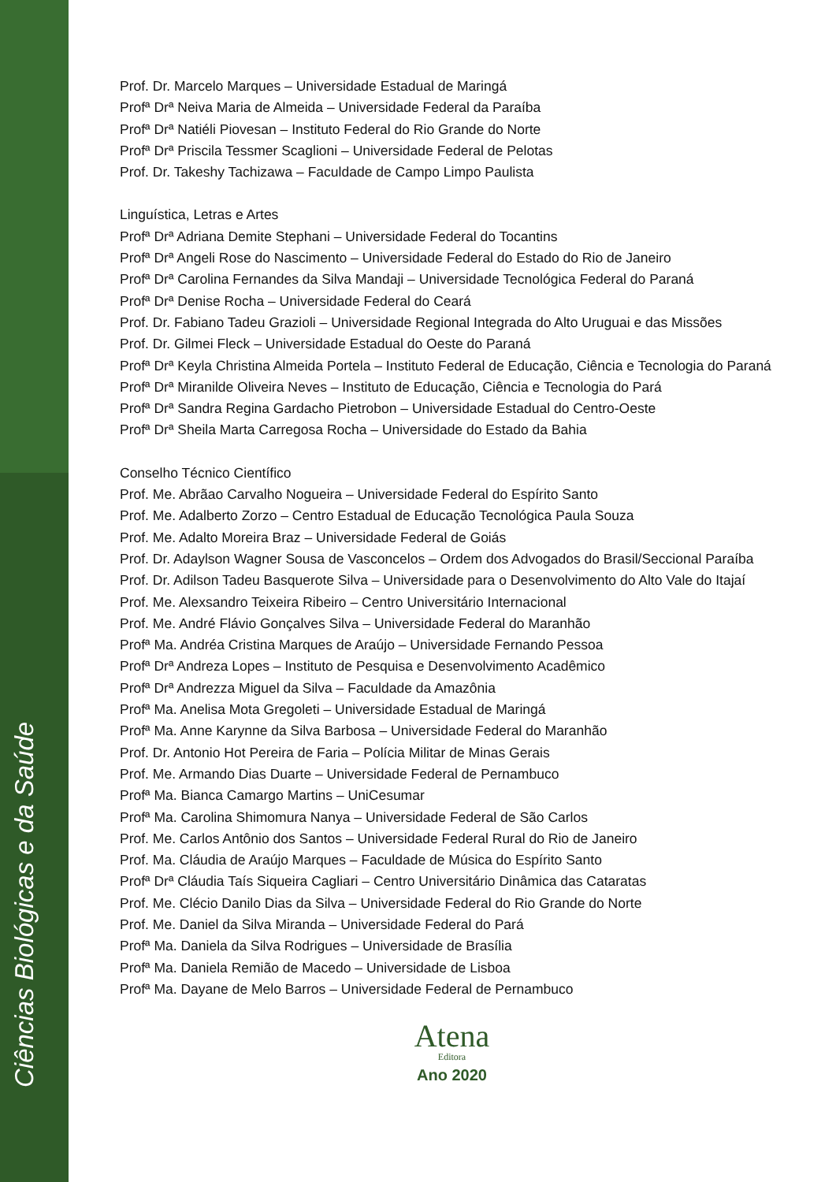Prof. Dr. Marcelo Marques – Universidade Estadual de Maringá
Profª Drª Neiva Maria de Almeida – Universidade Federal da Paraíba
Profª Drª Natiéli Piovesan – Instituto Federal do Rio Grande do Norte
Profª Drª Priscila Tessmer Scaglioni – Universidade Federal de Pelotas
Prof. Dr. Takeshy Tachizawa – Faculdade de Campo Limpo Paulista
Linguística, Letras e Artes
Profª Drª Adriana Demite Stephani – Universidade Federal do Tocantins
Profª Drª Angeli Rose do Nascimento – Universidade Federal do Estado do Rio de Janeiro
Profª Drª Carolina Fernandes da Silva Mandaji – Universidade Tecnológica Federal do Paraná
Profª Drª Denise Rocha – Universidade Federal do Ceará
Prof. Dr. Fabiano Tadeu Grazioli – Universidade Regional Integrada do Alto Uruguai e das Missões
Prof. Dr. Gilmei Fleck – Universidade Estadual do Oeste do Paraná
Profª Drª Keyla Christina Almeida Portela – Instituto Federal de Educação, Ciência e Tecnologia do Paraná
Profª Drª Miranilde Oliveira Neves – Instituto de Educação, Ciência e Tecnologia do Pará
Profª Drª Sandra Regina Gardacho Pietrobon – Universidade Estadual do Centro-Oeste
Profª Drª Sheila Marta Carregosa Rocha – Universidade do Estado da Bahia
Conselho Técnico Científico
Prof. Me. Abrãao Carvalho Nogueira – Universidade Federal do Espírito Santo
Prof. Me. Adalberto Zorzo – Centro Estadual de Educação Tecnológica Paula Souza
Prof. Me. Adalto Moreira Braz – Universidade Federal de Goiás
Prof. Dr. Adaylson Wagner Sousa de Vasconcelos – Ordem dos Advogados do Brasil/Seccional Paraíba
Prof. Dr. Adilson Tadeu Basquerote Silva – Universidade para o Desenvolvimento do Alto Vale do Itajaí
Prof. Me. Alexsandro Teixeira Ribeiro – Centro Universitário Internacional
Prof. Me. André Flávio Gonçalves Silva – Universidade Federal do Maranhão
Profª Ma. Andréa Cristina Marques de Araújo – Universidade Fernando Pessoa
Profª Drª Andreza Lopes – Instituto de Pesquisa e Desenvolvimento Acadêmico
Profª Drª Andrezza Miguel da Silva – Faculdade da Amazônia
Profª Ma. Anelisa Mota Gregoleti – Universidade Estadual de Maringá
Profª Ma. Anne Karynne da Silva Barbosa – Universidade Federal do Maranhão
Prof. Dr. Antonio Hot Pereira de Faria – Polícia Militar de Minas Gerais
Prof. Me. Armando Dias Duarte – Universidade Federal de Pernambuco
Profª Ma. Bianca Camargo Martins – UniCesumar
Profª Ma. Carolina Shimomura Nanya – Universidade Federal de São Carlos
Prof. Me. Carlos Antônio dos Santos – Universidade Federal Rural do Rio de Janeiro
Prof. Ma. Cláudia de Araújo Marques – Faculdade de Música do Espírito Santo
Profª Drª Cláudia Taís Siqueira Cagliari – Centro Universitário Dinâmica das Cataratas
Prof. Me. Clécio Danilo Dias da Silva – Universidade Federal do Rio Grande do Norte
Prof. Me. Daniel da Silva Miranda – Universidade Federal do Pará
Profª Ma. Daniela da Silva Rodrigues – Universidade de Brasília
Profª Ma. Daniela Remião de Macedo – Universidade de Lisboa
Profª Ma. Dayane de Melo Barros – Universidade Federal de Pernambuco
Atena
Editora
Ano 2020
Ciências Biológicas e da Saúde